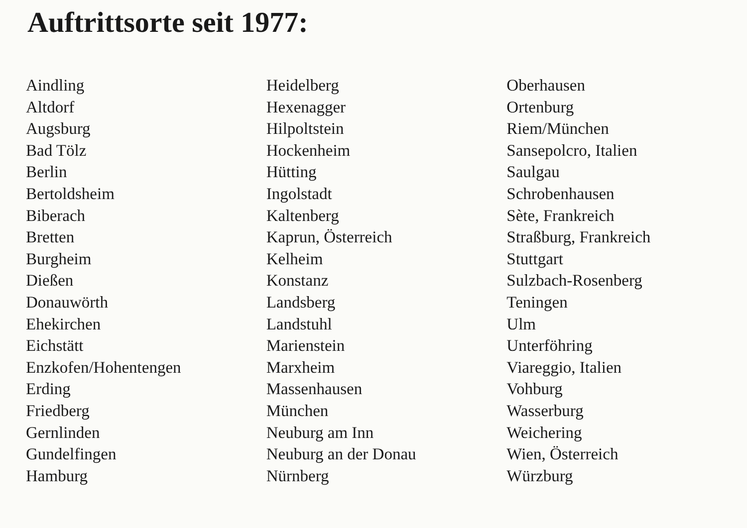Auftrittsorte seit 1977:
Aindling
Altdorf
Augsburg
Bad Tölz
Berlin
Bertoldsheim
Biberach
Bretten
Burgheim
Dießen
Donauwörth
Ehekirchen
Eichstätt
Enzkofen/Hohentengen
Erding
Friedberg
Gernlinden
Gundelfingen
Hamburg
Heidelberg
Hexenagger
Hilpoltstein
Hockenheim
Hütting
Ingolstadt
Kaltenberg
Kaprun, Österreich
Kelheim
Konstanz
Landsberg
Landstuhl
Marienstein
Marxheim
Massenhausen
München
Neuburg am Inn
Neuburg an der Donau
Nürnberg
Oberhausen
Ortenburg
Riem/München
Sansepolcro, Italien
Saulgau
Schrobenhausen
Sète, Frankreich
Straßburg, Frankreich
Stuttgart
Sulzbach-Rosenberg
Teningen
Ulm
Unterföhring
Viareggio, Italien
Vohburg
Wasserburg
Weichering
Wien, Österreich
Würzburg